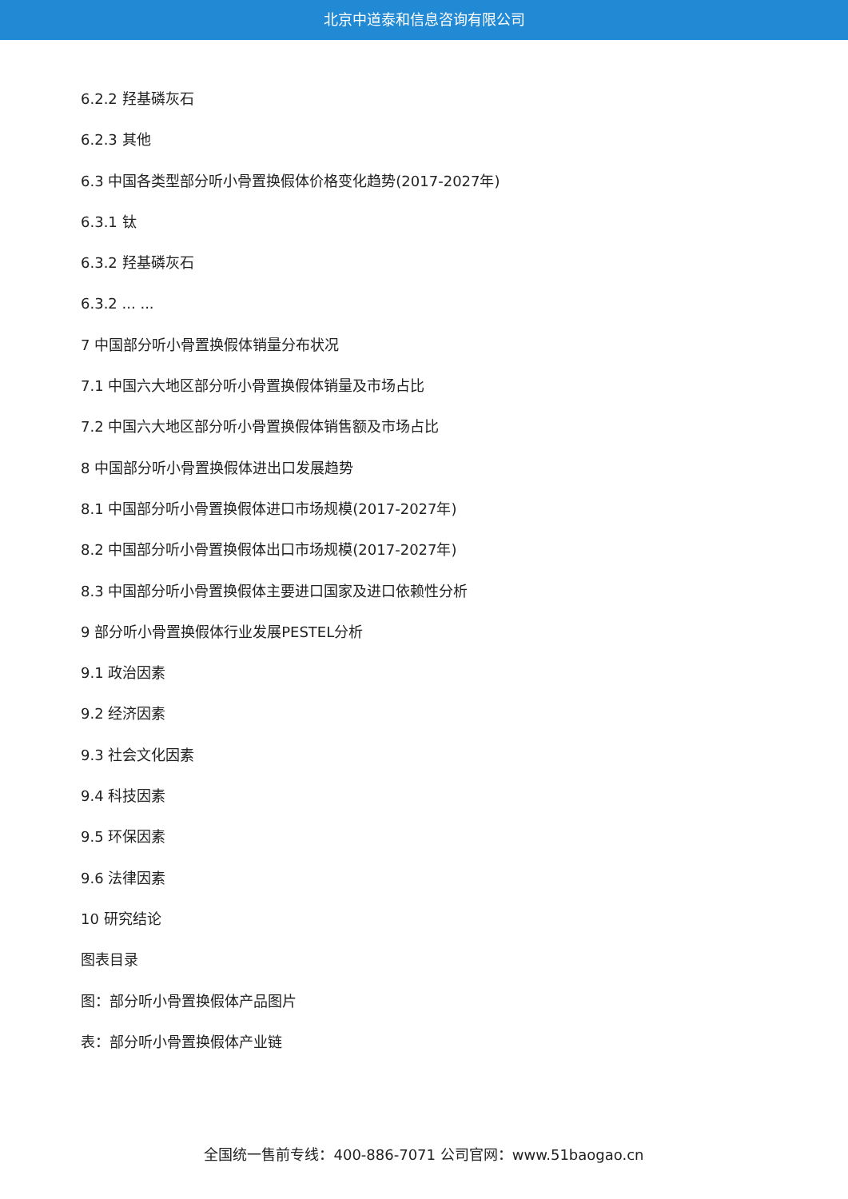北京中道泰和信息咨询有限公司
6.2.2 羟基磷灰石
6.2.3 其他
6.3 中国各类型部分听小骨置换假体价格变化趋势(2017-2027年)
6.3.1 钛
6.3.2 羟基磷灰石
6.3.2 ... ...
7 中国部分听小骨置换假体销量分布状况
7.1 中国六大地区部分听小骨置换假体销量及市场占比
7.2 中国六大地区部分听小骨置换假体销售额及市场占比
8 中国部分听小骨置换假体进出口发展趋势
8.1 中国部分听小骨置换假体进口市场规模(2017-2027年)
8.2 中国部分听小骨置换假体出口市场规模(2017-2027年)
8.3 中国部分听小骨置换假体主要进口国家及进口依赖性分析
9 部分听小骨置换假体行业发展PESTEL分析
9.1 政治因素
9.2 经济因素
9.3 社会文化因素
9.4 科技因素
9.5 环保因素
9.6 法律因素
10 研究结论
图表目录
图：部分听小骨置换假体产品图片
表：部分听小骨置换假体产业链
全国统一售前专线：400-886-7071 公司官网：www.51baogao.cn